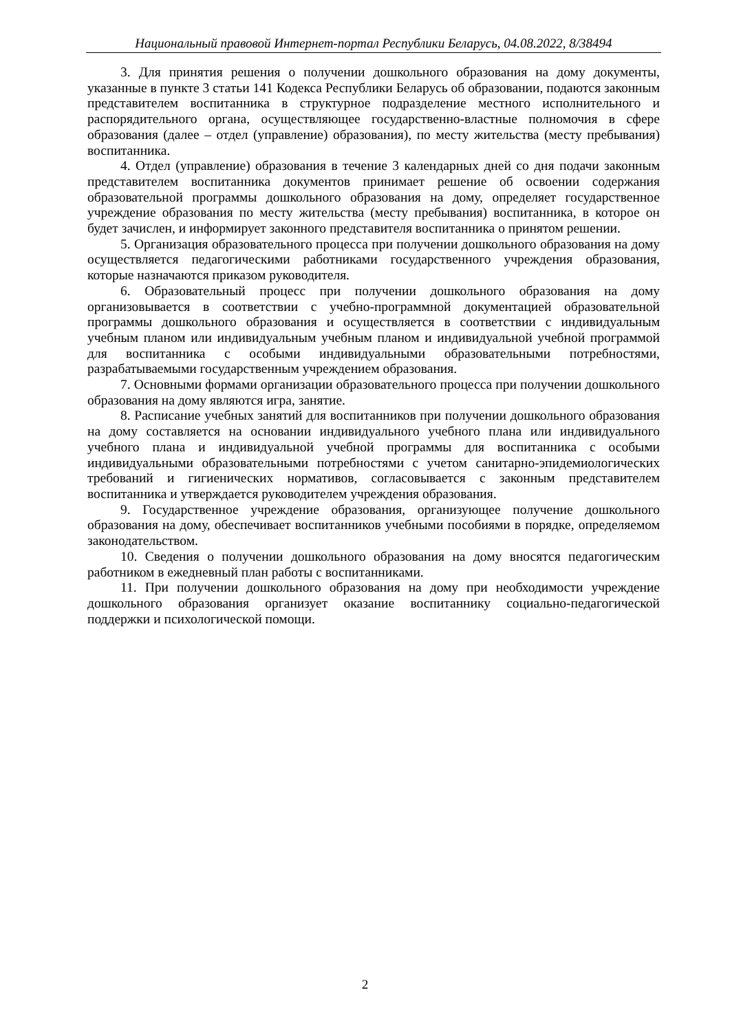Национальный правовой Интернет-портал Республики Беларусь, 04.08.2022, 8/38494
3. Для принятия решения о получении дошкольного образования на дому документы, указанные в пункте 3 статьи 141 Кодекса Республики Беларусь об образовании, подаются законным представителем воспитанника в структурное подразделение местного исполнительного и распорядительного органа, осуществляющее государственно-властные полномочия в сфере образования (далее – отдел (управление) образования), по месту жительства (месту пребывания) воспитанника.
4. Отдел (управление) образования в течение 3 календарных дней со дня подачи законным представителем воспитанника документов принимает решение об освоении содержания образовательной программы дошкольного образования на дому, определяет государственное учреждение образования по месту жительства (месту пребывания) воспитанника, в которое он будет зачислен, и информирует законного представителя воспитанника о принятом решении.
5. Организация образовательного процесса при получении дошкольного образования на дому осуществляется педагогическими работниками государственного учреждения образования, которые назначаются приказом руководителя.
6. Образовательный процесс при получении дошкольного образования на дому организовывается в соответствии с учебно-программной документацией образовательной программы дошкольного образования и осуществляется в соответствии с индивидуальным учебным планом или индивидуальным учебным планом и индивидуальной учебной программой для воспитанника с особыми индивидуальными образовательными потребностями, разрабатываемыми государственным учреждением образования.
7. Основными формами организации образовательного процесса при получении дошкольного образования на дому являются игра, занятие.
8. Расписание учебных занятий для воспитанников при получении дошкольного образования на дому составляется на основании индивидуального учебного плана или индивидуального учебного плана и индивидуальной учебной программы для воспитанника с особыми индивидуальными образовательными потребностями с учетом санитарно-эпидемиологических требований и гигиенических нормативов, согласовывается с законным представителем воспитанника и утверждается руководителем учреждения образования.
9. Государственное учреждение образования, организующее получение дошкольного образования на дому, обеспечивает воспитанников учебными пособиями в порядке, определяемом законодательством.
10. Сведения о получении дошкольного образования на дому вносятся педагогическим работником в ежедневный план работы с воспитанниками.
11. При получении дошкольного образования на дому при необходимости учреждение дошкольного образования организует оказание воспитаннику социально-педагогической поддержки и психологической помощи.
2